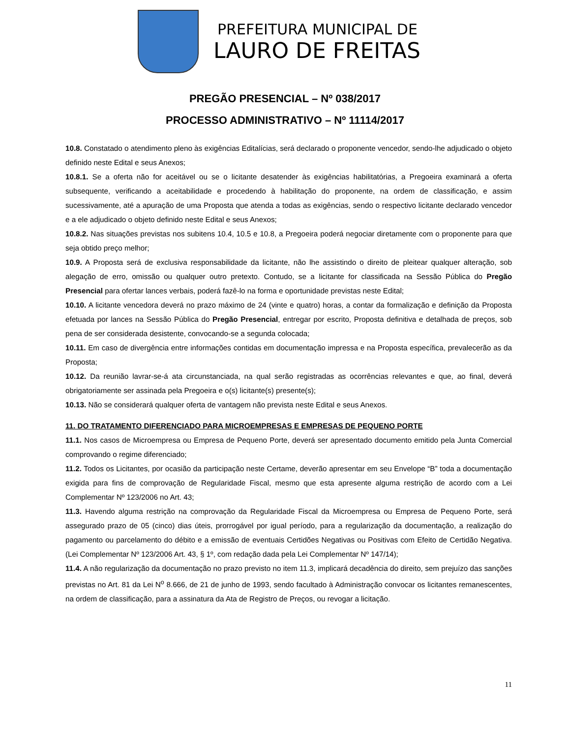PREFEITURA MUNICIPAL DE
LAURO DE FREITAS
PREGÃO PRESENCIAL – Nº 038/2017
PROCESSO ADMINISTRATIVO – Nº 11114/2017
10.8. Constatado o atendimento pleno às exigências Editalícias, será declarado o proponente vencedor, sendo-lhe adjudicado o objeto definido neste Edital e seus Anexos;
10.8.1. Se a oferta não for aceitável ou se o licitante desatender às exigências habilitatórias, a Pregoeira examinará a oferta subsequente, verificando a aceitabilidade e procedendo à habilitação do proponente, na ordem de classificação, e assim sucessivamente, até a apuração de uma Proposta que atenda a todas as exigências, sendo o respectivo licitante declarado vencedor e a ele adjudicado o objeto definido neste Edital e seus Anexos;
10.8.2. Nas situações previstas nos subitens 10.4, 10.5 e 10.8, a Pregoeira poderá negociar diretamente com o proponente para que seja obtido preço melhor;
10.9. A Proposta será de exclusiva responsabilidade da licitante, não lhe assistindo o direito de pleitear qualquer alteração, sob alegação de erro, omissão ou qualquer outro pretexto. Contudo, se a licitante for classificada na Sessão Pública do Pregão Presencial para ofertar lances verbais, poderá fazê-lo na forma e oportunidade previstas neste Edital;
10.10. A licitante vencedora deverá no prazo máximo de 24 (vinte e quatro) horas, a contar da formalização e definição da Proposta efetuada por lances na Sessão Pública do Pregão Presencial, entregar por escrito, Proposta definitiva e detalhada de preços, sob pena de ser considerada desistente, convocando-se a segunda colocada;
10.11. Em caso de divergência entre informações contidas em documentação impressa e na Proposta específica, prevalecerão as da Proposta;
10.12. Da reunião lavrar-se-á ata circunstanciada, na qual serão registradas as ocorrências relevantes e que, ao final, deverá obrigatoriamente ser assinada pela Pregoeira e o(s) licitante(s) presente(s);
10.13. Não se considerará qualquer oferta de vantagem não prevista neste Edital e seus Anexos.
11. DO TRATAMENTO DIFERENCIADO PARA MICROEMPRESAS E EMPRESAS DE PEQUENO PORTE
11.1. Nos casos de Microempresa ou Empresa de Pequeno Porte, deverá ser apresentado documento emitido pela Junta Comercial comprovando o regime diferenciado;
11.2. Todos os Licitantes, por ocasião da participação neste Certame, deverão apresentar em seu Envelope “B” toda a documentação exigida para fins de comprovação de Regularidade Fiscal, mesmo que esta apresente alguma restrição de acordo com a Lei Complementar Nº 123/2006 no Art. 43;
11.3. Havendo alguma restrição na comprovação da Regularidade Fiscal da Microempresa ou Empresa de Pequeno Porte, será assegurado prazo de 05 (cinco) dias úteis, prorrogável por igual período, para a regularização da documentação, a realização do pagamento ou parcelamento do débito e a emissão de eventuais Certidões Negativas ou Positivas com Efeito de Certidão Negativa. (Lei Complementar Nº 123/2006 Art. 43, § 1º, com redação dada pela Lei Complementar Nº 147/14);
11.4. A não regularização da documentação no prazo previsto no item 11.3, implicará decadência do direito, sem prejuízo das sanções previstas no Art. 81 da Lei N<sup>o</sup> 8.666, de 21 de junho de 1993, sendo facultado à Administração convocar os licitantes remanescentes, na ordem de classificação, para a assinatura da Ata de Registro de Preços, ou revogar a licitação.
11